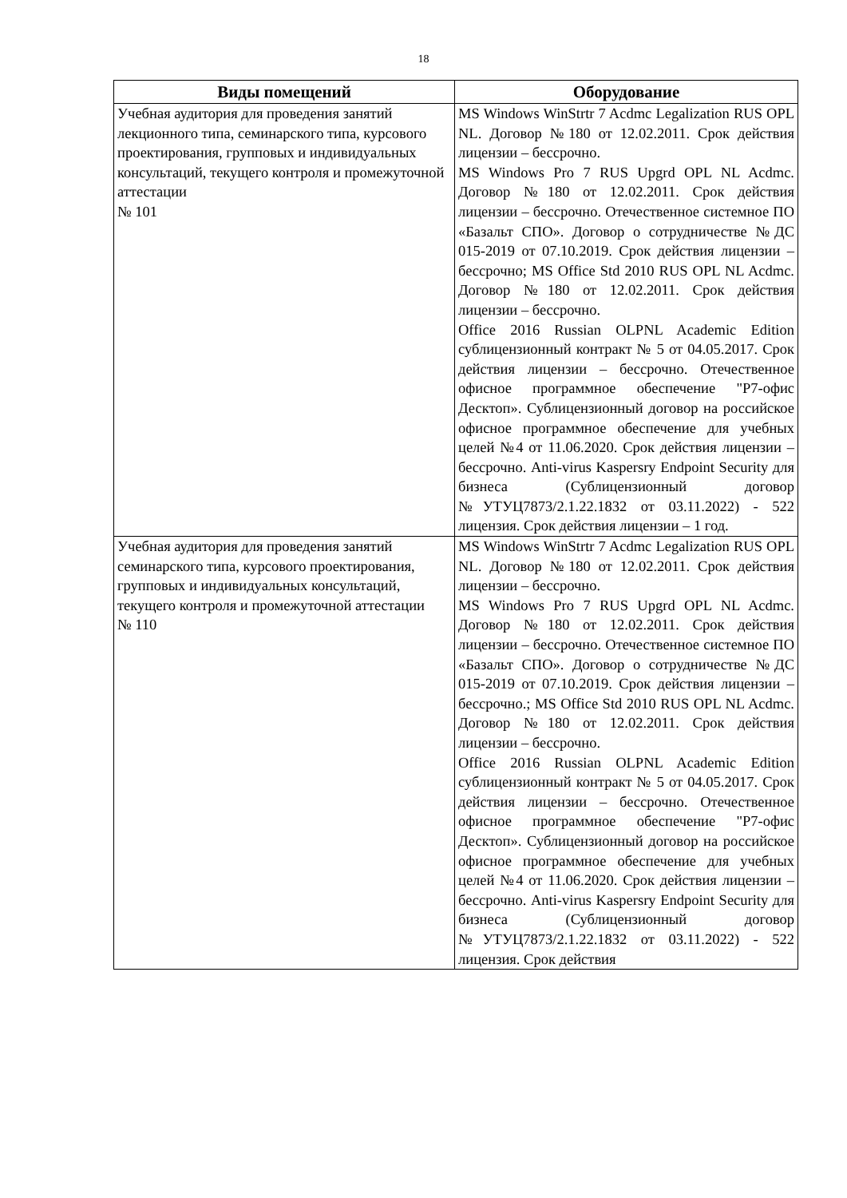18
| Виды помещений | Оборудование |
| --- | --- |
| Учебная аудитория для проведения занятий лекционного типа, семинарского типа, курсового проектирования, групповых и индивидуальных консультаций, текущего контроля и промежуточной аттестации № 101 | MS Windows WinStrtr 7 Acdmc Legalization RUS OPL NL. Договор №180 от 12.02.2011. Срок действия лицензии – бессрочно. MS Windows Pro 7 RUS Upgrd OPL NL Acdmc. Договор №180 от 12.02.2011. Срок действия лицензии – бессрочно. Отечественное системное ПО «Базальт СПО». Договор о сотрудничестве №ДС 015-2019 от 07.10.2019. Срок действия лицензии – бессрочно; MS Office Std 2010 RUS OPL NL Acdmc. Договор №180 от 12.02.2011. Срок действия лицензии – бессрочно. Office 2016 Russian OLPNL Academic Edition сублицензионный контракт № 5 от 04.05.2017. Срок действия лицензии – бессрочно. Отечественное офисное программное обеспечение "Р7-офис Десктоп». Сублицензионный договор на российское офисное программное обеспечение для учебных целей №4 от 11.06.2020. Срок действия лицензии – бессрочно. Anti-virus Kaspersry Endpoint Security для бизнеса (Сублицензионный договор №УТУЦ7873/2.1.22.1832 от 03.11.2022) - 522 лицензия. Срок действия лицензии – 1 год. |
| Учебная аудитория для проведения занятий семинарского типа, курсового проектирования, групповых и индивидуальных консультаций, текущего контроля и промежуточной аттестации № 110 | MS Windows WinStrtr 7 Acdmc Legalization RUS OPL NL. Договор №180 от 12.02.2011. Срок действия лицензии – бессрочно. MS Windows Pro 7 RUS Upgrd OPL NL Acdmc. Договор №180 от 12.02.2011. Срок действия лицензии – бессрочно. Отечественное системное ПО «Базальт СПО». Договор о сотрудничестве №ДС 015-2019 от 07.10.2019. Срок действия лицензии – бессрочно.; MS Office Std 2010 RUS OPL NL Acdmc. Договор №180 от 12.02.2011. Срок действия лицензии – бессрочно. Office 2016 Russian OLPNL Academic Edition сублицензионный контракт № 5 от 04.05.2017. Срок действия лицензии – бессрочно. Отечественное офисное программное обеспечение "Р7-офис Десктоп». Сублицензионный договор на российское офисное программное обеспечение для учебных целей №4 от 11.06.2020. Срок действия лицензии – бессрочно. Anti-virus Kaspersry Endpoint Security для бизнеса (Сублицензионный договор №УТУЦ7873/2.1.22.1832 от 03.11.2022) - 522 лицензия. Срок действия |